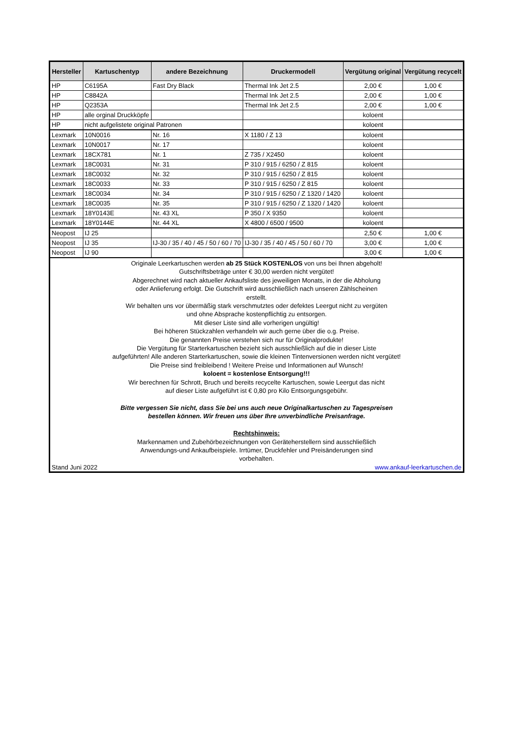| Hersteller | Kartuschentyp | andere Bezeichnung | Druckermodell | Vergütung original | Vergütung recycelt |
| --- | --- | --- | --- | --- | --- |
| HP | C6195A | Fast Dry Black | Thermal Ink Jet 2.5 | 2,00 € | 1,00 € |
| HP | C8842A | | Thermal Ink Jet 2.5 | 2,00 € | 1,00 € |
| HP | Q2353A | | Thermal Ink Jet 2.5 | 2,00 € | 1,00 € |
| HP | alle orginal Druckköpfe | | | koloent | |
| HP | nicht aufgelistete original Patronen | | | koloent | |
| Lexmark | 10N0016 | Nr. 16 | X 1180 / Z 13 | koloent | |
| Lexmark | 10N0017 | Nr. 17 | | koloent | |
| Lexmark | 18CX781 | Nr. 1 | Z 735 / X2450 | koloent | |
| Lexmark | 18C0031 | Nr. 31 | P 310 / 915 / 6250 / Z 815 | koloent | |
| Lexmark | 18C0032 | Nr. 32 | P 310 / 915 / 6250 / Z 815 | koloent | |
| Lexmark | 18C0033 | Nr. 33 | P 310 / 915 / 6250 / Z 815 | koloent | |
| Lexmark | 18C0034 | Nr. 34 | P 310 / 915 / 6250 / Z 1320 / 1420 | koloent | |
| Lexmark | 18C0035 | Nr. 35 | P 310 / 915 / 6250 / Z 1320 / 1420 | koloent | |
| Lexmark | 18Y0143E | Nr. 43 XL | P 350 / X 9350 | koloent | |
| Lexmark | 18Y0144E | Nr. 44 XL | X 4800 / 6500 / 9500 | koloent | |
| Neopost | IJ 25 | | | 2,50 € | 1,00 € |
| Neopost | IJ 35 | IJ-30 / 35 / 40 / 45 / 50 / 60 / 70 | IJ-30 / 35 / 40 / 45 / 50 / 60 / 70 | 3,00 € | 1,00 € |
| Neopost | IJ 90 | | | 3,00 € | 1,00 € |
| Originale Leerkartuschen werden ab 25 Stück KOSTENLOS von uns bei Ihnen abgeholt! Gutschriftsbeträge unter € 30,00 werden nicht vergütet! Abgerechnet wird nach aktueller Ankaufsliste des jeweiligen Monats, in der die Abholung oder Anlieferung erfolgt. Die Gutschrift wird ausschließlich nach unseren Zählscheinen erstellt. Wir behalten uns vor übermäßig stark verschmutztes oder defektes Leergut nicht zu vergüten und ohne Absprache kostenpflichtig zu entsorgen. Mit dieser Liste sind alle vorherigen ungültig! Bei höheren Stückzahlen verhandeln wir auch gerne über die o.g. Preise. Die genannten Preise verstehen sich nur für Originalprodukte! Die Vergütung für Starterkartuschen bezieht sich ausschließlich auf die in dieser Liste aufgeführten! Alle anderen Starterkartuschen, sowie die kleinen Tintenversionen werden nicht vergütet! Die Preise sind freibleibend ! Weitere Preise und Informationen auf Wunsch! koloent = kostenlose Entsorgung!!! Wir berechnen für Schrott, Bruch und bereits recycelte Kartuschen, sowie Leergut das nicht auf dieser Liste aufgeführt ist € 0,80 pro Kilo Entsorgungsgebühr. Bitte vergessen Sie nicht, dass Sie bei uns auch neue Originalkartuschen zu Tagespreisen bestellen können. Wir freuen uns über Ihre unverbindliche Preisanfrage. Rechtshinweis: Markennamen und Zubehörbezeichnungen von Geräteherstellern sind ausschließlich Anwendungs-und Ankaufbeispiele. Irrtümer, Druckfehler und Preisänderungen sind vorbehalten. Stand Juni 2022 www.ankauf-leerkartuschen.de | | | | | |